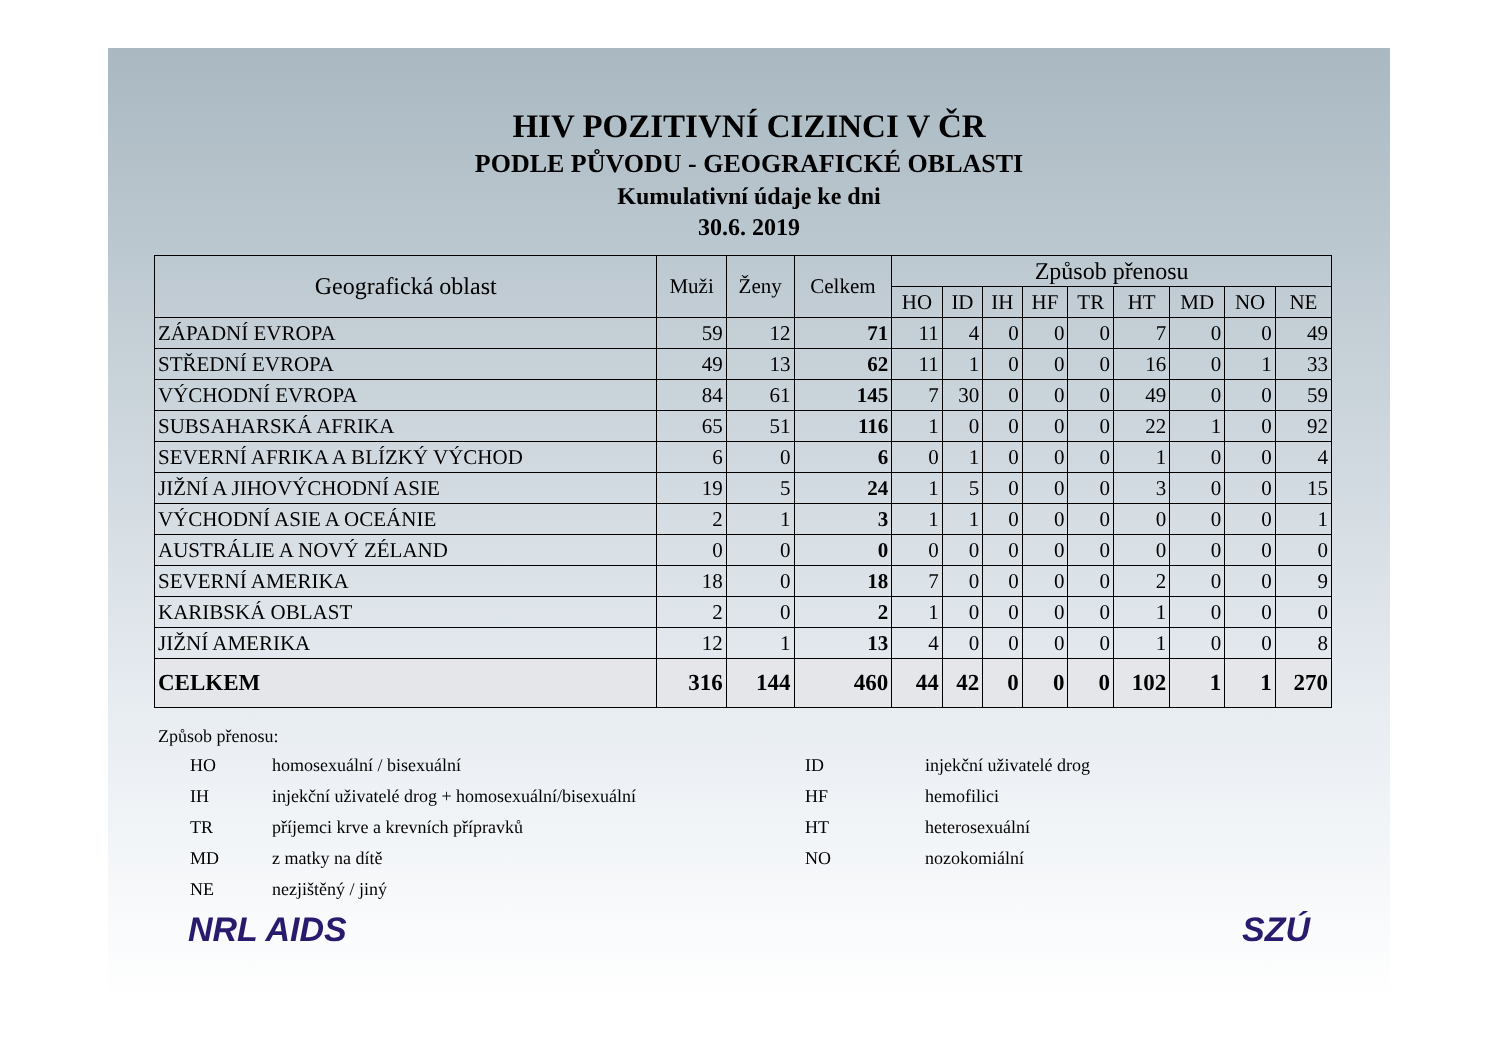HIV POZITIVNÍ CIZINCI V ČR
PODLE PŮVODU - GEOGRAFICKÉ OBLASTI
Kumulativní údaje ke dni
30.6. 2019
| Geografická oblast | Muži | Ženy | Celkem | Způsob přenosu | | | | | | | | |
| --- | --- | --- | --- | --- | --- | --- | --- | --- | --- | --- | --- | --- |
| | | | | HO | ID | IH | HF | TR | HT | MD | NO | NE |
| ZÁPADNÍ EVROPA | 59 | 12 | 71 | 11 | 4 | 0 | 0 | 0 | 7 | 0 | 0 | 49 |
| STŘEDNÍ EVROPA | 49 | 13 | 62 | 11 | 1 | 0 | 0 | 0 | 16 | 0 | 1 | 33 |
| VÝCHODNÍ EVROPA | 84 | 61 | 145 | 7 | 30 | 0 | 0 | 0 | 49 | 0 | 0 | 59 |
| SUBSAHARSKÁ AFRIKA | 65 | 51 | 116 | 1 | 0 | 0 | 0 | 0 | 22 | 1 | 0 | 92 |
| SEVERNÍ AFRIKA A BLÍZKÝ VÝCHOD | 6 | 0 | 6 | 0 | 1 | 0 | 0 | 0 | 1 | 0 | 0 | 4 |
| JIŽNÍ A JIHOVÝCHODNÍ ASIE | 19 | 5 | 24 | 1 | 5 | 0 | 0 | 0 | 3 | 0 | 0 | 15 |
| VÝCHODNÍ ASIE A OCEÁNIE | 2 | 1 | 3 | 1 | 1 | 0 | 0 | 0 | 0 | 0 | 0 | 1 |
| AUSTRÁLIE A NOVÝ ZÉLAND | 0 | 0 | 0 | 0 | 0 | 0 | 0 | 0 | 0 | 0 | 0 | 0 |
| SEVERNÍ AMERIKA | 18 | 0 | 18 | 7 | 0 | 0 | 0 | 0 | 2 | 0 | 0 | 9 |
| KARIBSKÁ OBLAST | 2 | 0 | 2 | 1 | 0 | 0 | 0 | 0 | 1 | 0 | 0 | 0 |
| JIŽNÍ AMERIKA | 12 | 1 | 13 | 4 | 0 | 0 | 0 | 0 | 1 | 0 | 0 | 8 |
| CELKEM | 316 | 144 | 460 | 44 | 42 | 0 | 0 | 0 | 102 | 1 | 1 | 270 |
Způsob přenosu:
HO homosexuální / bisexuální ID injekční uživatelé drog IH injekční uživatelé drog + homosexuální/bisexuální HF hemofilici TR příjemci krve a krevních přípravků HT heterosexuální MD z matky na dítě NO nozokomiální NE nezjištěný / jiný
NRL AIDS SZÚ